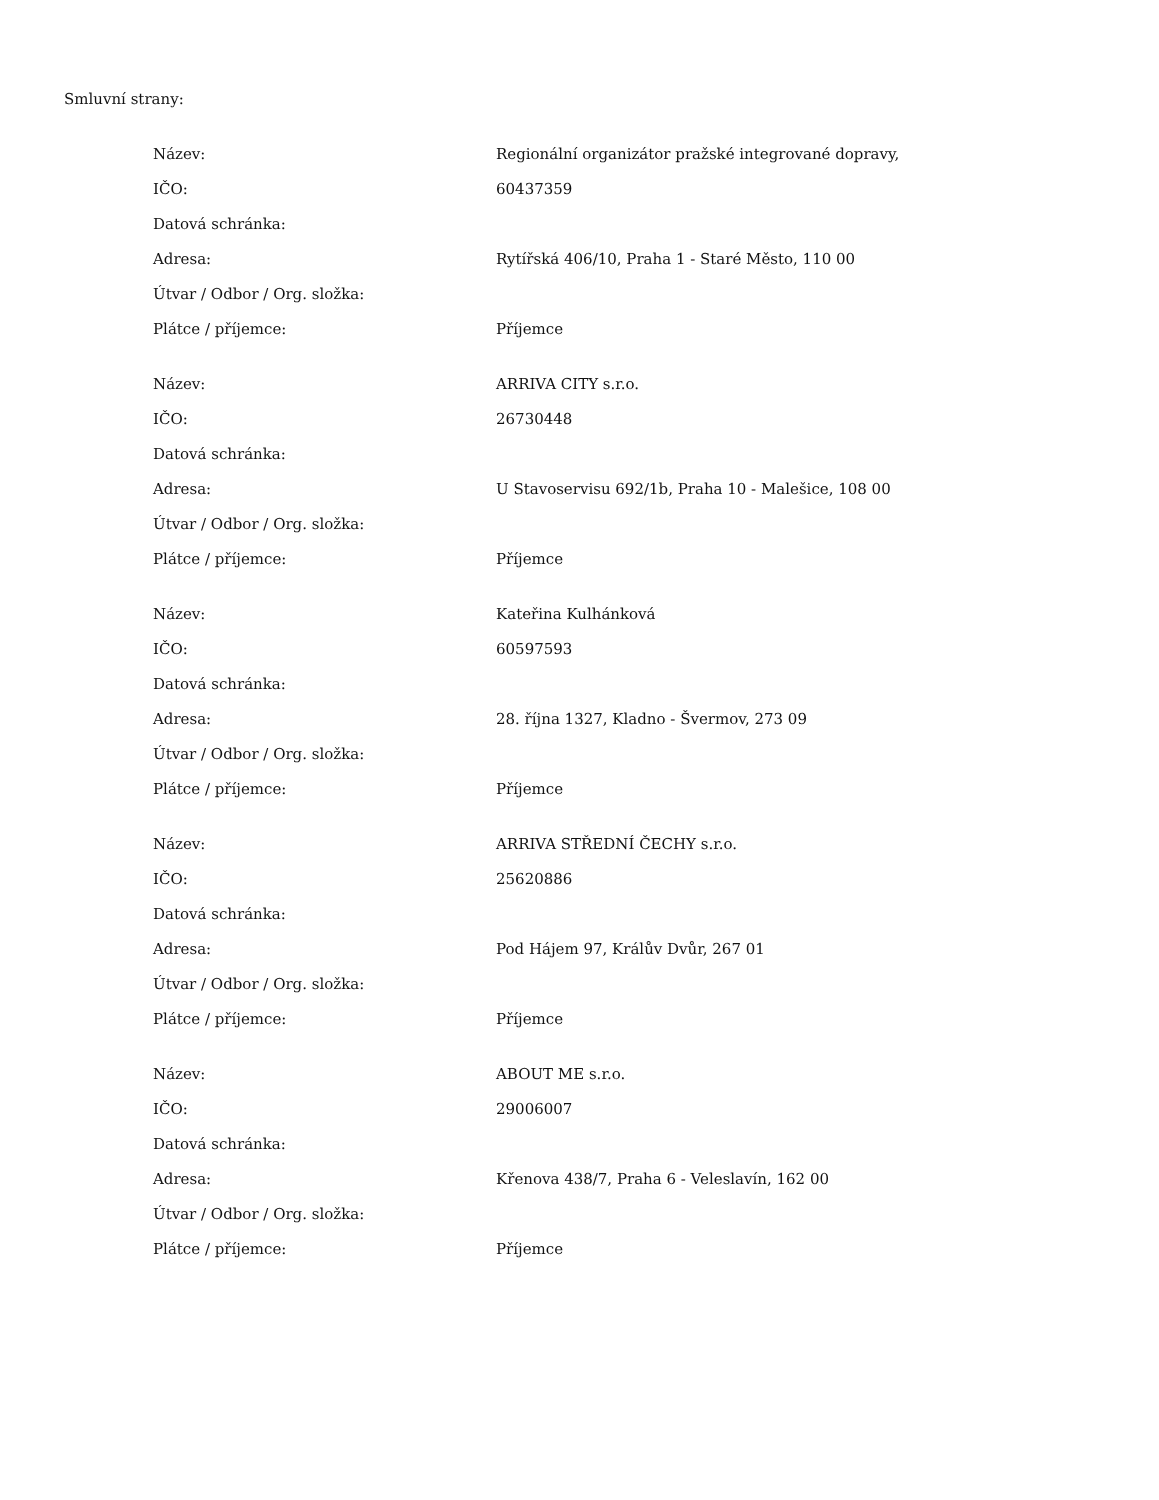Smluvní strany:
| Název: | Regionální organizátor pražské integrované dopravy, |
| IČO: | 60437359 |
| Datová schránka: | |
| Adresa: | Rytířská 406/10, Praha 1 - Staré Město, 110 00 |
| Útvar / Odbor / Org. složka: | |
| Plátce / příjemce: | Příjemce |
| Název: | ARRIVA CITY s.r.o. |
| IČO: | 26730448 |
| Datová schránka: | |
| Adresa: | U Stavoservisu 692/1b, Praha 10 - Malešice, 108 00 |
| Útvar / Odbor / Org. složka: | |
| Plátce / příjemce: | Příjemce |
| Název: | Kateřina Kulhánková |
| IČO: | 60597593 |
| Datová schránka: | |
| Adresa: | 28. října 1327, Kladno - Švermov, 273 09 |
| Útvar / Odbor / Org. složka: | |
| Plátce / příjemce: | Příjemce |
| Název: | ARRIVA STŘEDNÍ ČECHY s.r.o. |
| IČO: | 25620886 |
| Datová schránka: | |
| Adresa: | Pod Hájem 97, Králův Dvůr, 267 01 |
| Útvar / Odbor / Org. složka: | |
| Plátce / příjemce: | Příjemce |
| Název: | ABOUT ME s.r.o. |
| IČO: | 29006007 |
| Datová schránka: | |
| Adresa: | Křenova 438/7, Praha 6 - Veleslavín, 162 00 |
| Útvar / Odbor / Org. složka: | |
| Plátce / příjemce: | Příjemce |